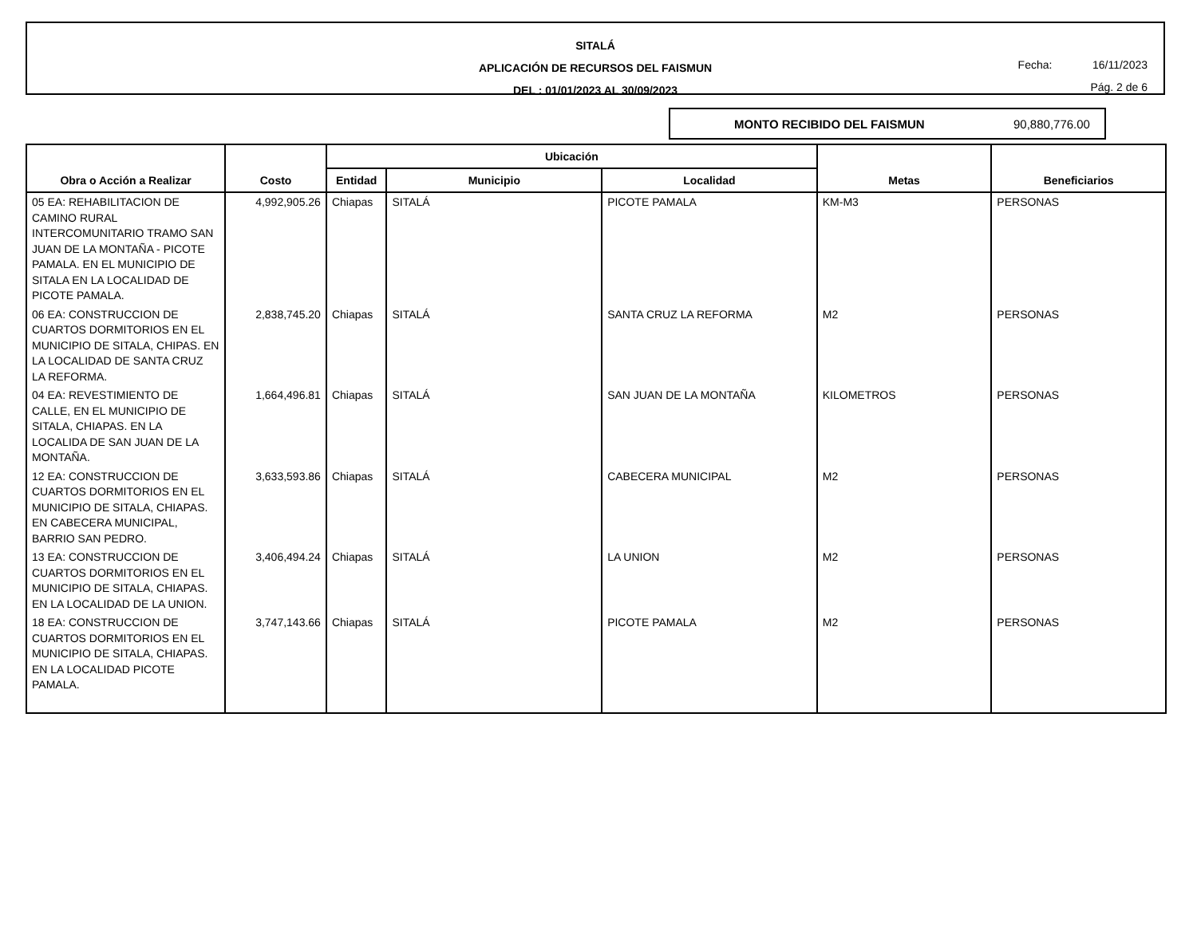SITALÁ
APLICACIÓN DE RECURSOS DEL FAISMUN
DEL : 01/01/2023 AL 30/09/2023
Fecha: 16/11/2023
Pág. 2 de 6
MONTO RECIBIDO DEL FAISMUN 90,880,776.00
| Obra o Acción a Realizar | Costo | Ubicación | | | Metas | Beneficiarios |
| --- | --- | --- | --- | --- | --- | --- |
| | | Entidad | Municipio | Localidad | | |
| 05 EA: REHABILITACION DE CAMINO RURAL INTERCOMUNITARIO TRAMO SAN JUAN DE LA MONTAÑA - PICOTE PAMALA. EN EL MUNICIPIO DE SITALA EN LA LOCALIDAD DE PICOTE PAMALA. | 4,992,905.26 | Chiapas | SITALÁ | PICOTE PAMALA | KM-M3 | PERSONAS |
| 06 EA: CONSTRUCCION DE CUARTOS DORMITORIOS EN EL MUNICIPIO DE SITALA, CHIPAS. EN LA LOCALIDAD DE SANTA CRUZ LA REFORMA. | 2,838,745.20 | Chiapas | SITALÁ | SANTA CRUZ LA REFORMA | M2 | PERSONAS |
| 04 EA: REVESTIMIENTO DE CALLE, EN EL MUNICIPIO DE SITALA, CHIAPAS. EN LA LOCALIDA DE SAN JUAN DE LA MONTAÑA. | 1,664,496.81 | Chiapas | SITALÁ | SAN JUAN DE LA MONTAÑA | KILOMETROS | PERSONAS |
| 12 EA: CONSTRUCCION DE CUARTOS DORMITORIOS EN EL MUNICIPIO DE SITALA, CHIAPAS. EN CABECERA MUNICIPAL, BARRIO SAN PEDRO. | 3,633,593.86 | Chiapas | SITALÁ | CABECERA MUNICIPAL | M2 | PERSONAS |
| 13 EA: CONSTRUCCION DE CUARTOS DORMITORIOS EN EL MUNICIPIO DE SITALA, CHIAPAS. EN LA LOCALIDAD DE LA UNION. | 3,406,494.24 | Chiapas | SITALÁ | LA UNION | M2 | PERSONAS |
| 18 EA: CONSTRUCCION DE CUARTOS DORMITORIOS EN EL MUNICIPIO DE SITALA, CHIAPAS. EN LA LOCALIDAD PICOTE PAMALA. | 3,747,143.66 | Chiapas | SITALÁ | PICOTE PAMALA | M2 | PERSONAS |